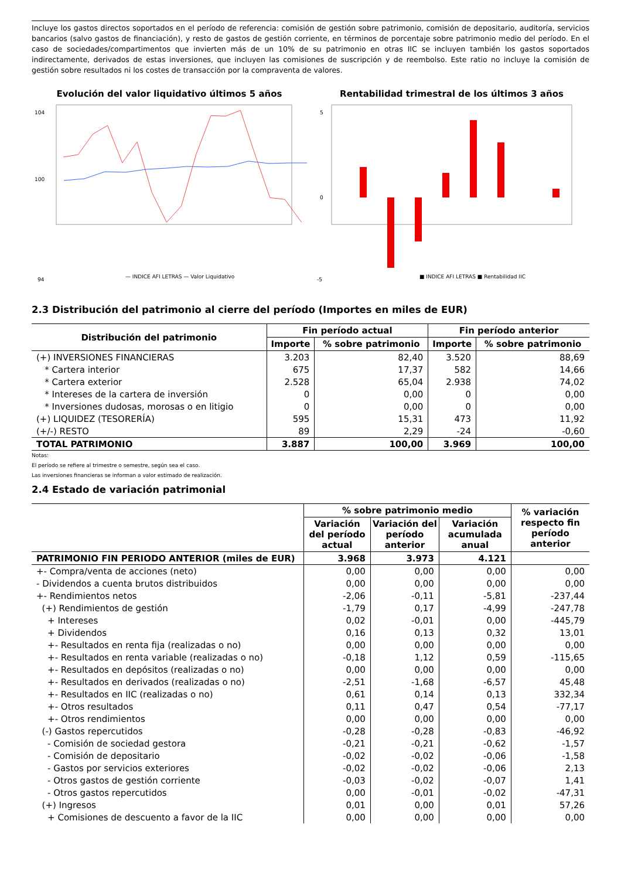Incluye los gastos directos soportados en el período de referencia: comisión de gestión sobre patrimonio, comisión de depositario, auditoría, servicios bancarios (salvo gastos de financiación), y resto de gastos de gestión corriente, en términos de porcentaje sobre patrimonio medio del período. En el caso de sociedades/compartimentos que invierten más de un 10% de su patrimonio en otras IIC se incluyen también los gastos soportados indirectamente, derivados de estas inversiones, que incluyen las comisiones de suscripción y de reembolso. Este ratio no incluye la comisión de gestión sobre resultados ni los costes de transacción por la compraventa de valores.
Evolución del valor liquidativo últimos 5 años
104
100
94
— INDICE AFI LETRAS — Valor Liquidativo
Rentabilidad trimestral de los últimos 3 años
5
0
-5
■ INDICE AFI LETRAS ■ Rentabilidad IIC
2.3 Distribución del patrimonio al cierre del período (Importes en miles de EUR)
| Distribución del patrimonio | Fin período actual | | Fin período anterior | |
| --- | --- | --- | --- | --- |
| | Importe | % sobre patrimonio | Importe | % sobre patrimonio |
| (+) INVERSIONES FINANCIERAS | 3.203 | 82,40 | 3.520 | 88,69 |
| * Cartera interior | 675 | 17,37 | 582 | 14,66 |
| * Cartera exterior | 2.528 | 65,04 | 2.938 | 74,02 |
| * Intereses de la cartera de inversión | 0 | 0,00 | 0 | 0,00 |
| * Inversiones dudosas, morosas o en litigio | 0 | 0,00 | 0 | 0,00 |
| (+) LIQUIDEZ (TESORERÍA) | 595 | 15,31 | 473 | 11,92 |
| (+/-) RESTO | 89 | 2,29 | -24 | -0,60 |
| TOTAL PATRIMONIO | 3.887 | 100,00 | 3.969 | 100,00 |
Notas:
El período se refiere al trimestre o semestre, según sea el caso.
Las inversiones financieras se informan a valor estimado de realización.
2.4 Estado de variación patrimonial
| | % sobre patrimonio medio | | | % variación respecto fin período anterior |
| --- | --- | --- | --- | --- |
| | Variación del período actual | Variación del período anterior | Variación acumulada anual | |
| PATRIMONIO FIN PERIODO ANTERIOR (miles de EUR) | 3.968 | 3.973 | 4.121 | |
| +- Compra/venta de acciones (neto) | 0,00 | 0,00 | 0,00 | 0,00 |
| - Dividendos a cuenta brutos distribuidos | 0,00 | 0,00 | 0,00 | 0,00 |
| +- Rendimientos netos | -2,06 | -0,11 | -5,81 | -237,44 |
| (+) Rendimientos de gestión | -1,79 | 0,17 | -4,99 | -247,78 |
| + Intereses | 0,02 | -0,01 | 0,00 | -445,79 |
| + Dividendos | 0,16 | 0,13 | 0,32 | 13,01 |
| +- Resultados en renta fija (realizadas o no) | 0,00 | 0,00 | 0,00 | 0,00 |
| +- Resultados en renta variable (realizadas o no) | -0,18 | 1,12 | 0,59 | -115,65 |
| +- Resultados en depósitos (realizadas o no) | 0,00 | 0,00 | 0,00 | 0,00 |
| +- Resultados en derivados (realizadas o no) | -2,51 | -1,68 | -6,57 | 45,48 |
| +- Resultados en IIC (realizadas o no) | 0,61 | 0,14 | 0,13 | 332,34 |
| +- Otros resultados | 0,11 | 0,47 | 0,54 | -77,17 |
| +- Otros rendimientos | 0,00 | 0,00 | 0,00 | 0,00 |
| (-) Gastos repercutidos | -0,28 | -0,28 | -0,83 | -46,92 |
| - Comisión de sociedad gestora | -0,21 | -0,21 | -0,62 | -1,57 |
| - Comisión de depositario | -0,02 | -0,02 | -0,06 | -1,58 |
| - Gastos por servicios exteriores | -0,02 | -0,02 | -0,06 | 2,13 |
| - Otros gastos de gestión corriente | -0,03 | -0,02 | -0,07 | 1,41 |
| - Otros gastos repercutidos | 0,00 | -0,01 | -0,02 | -47,31 |
| (+) Ingresos | 0,01 | 0,00 | 0,01 | 57,26 |
| + Comisiones de descuento a favor de la IIC | 0,00 | 0,00 | 0,00 | 0,00 |